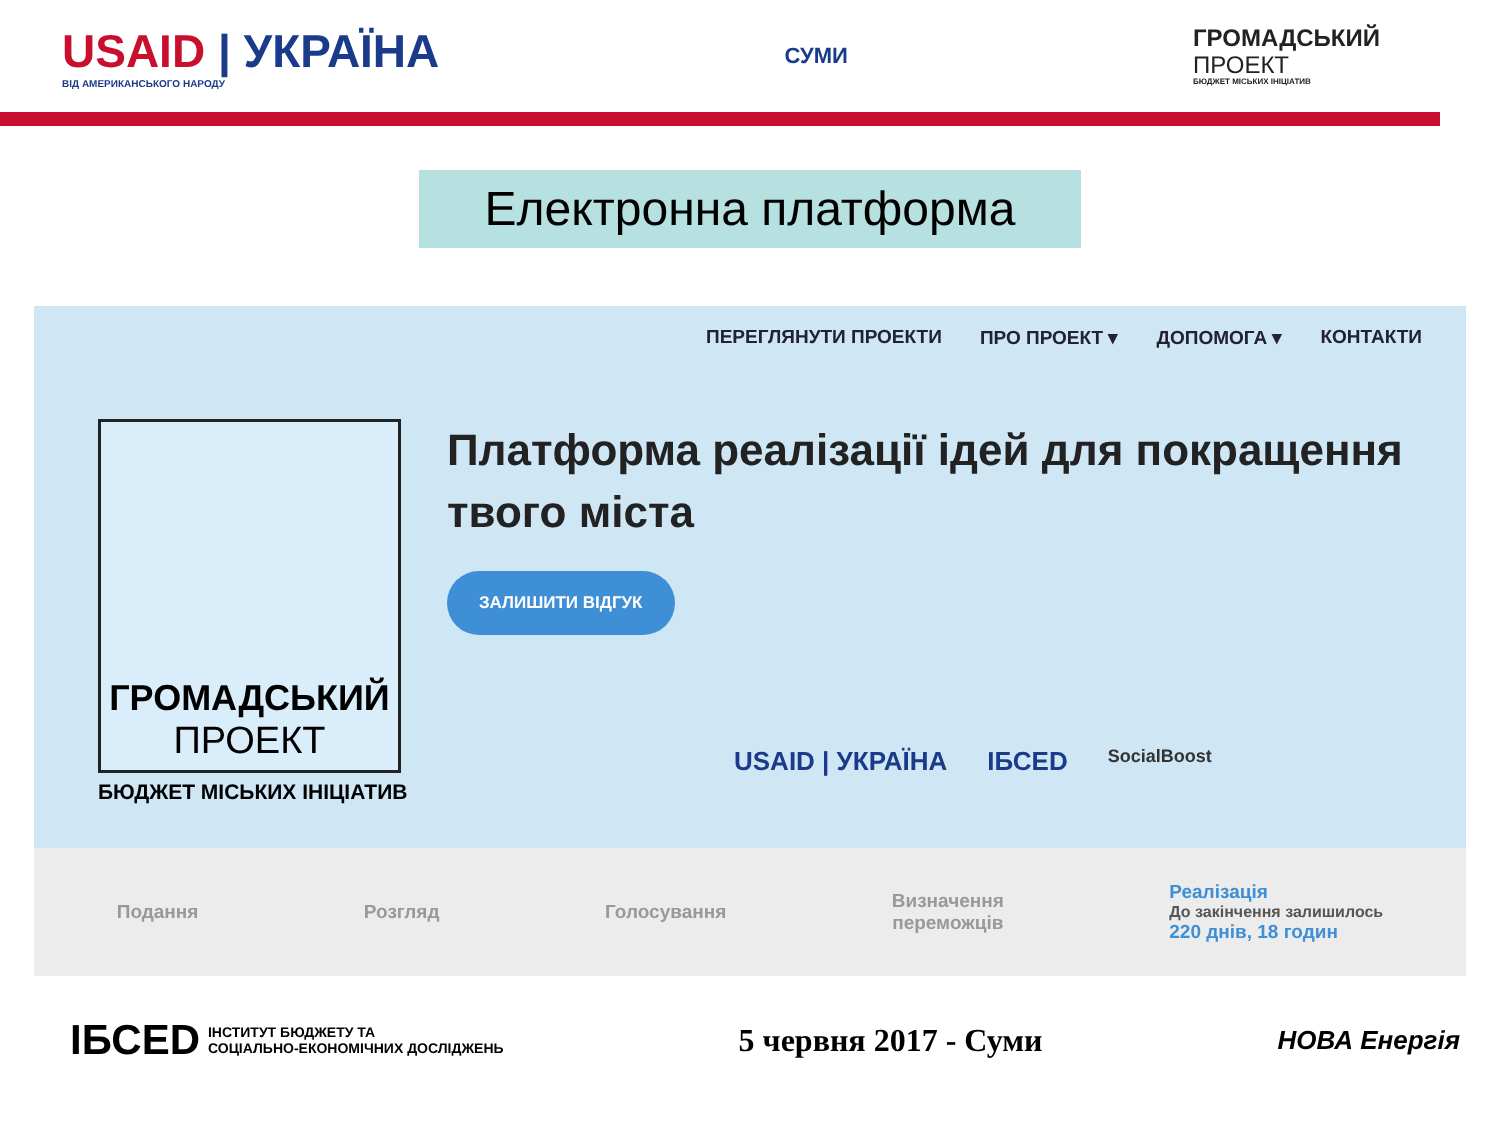USAID | УКРАЇНА
ВІД АМЕРИКАНСЬКОГО НАРОДУ
СУМИ
ГРОМАДСЬКИЙ
ПРОЕКТ
БЮДЖЕТ МІСЬКИХ ІНІЦІАТИВ
Електронна платформа
ПЕРЕГЛЯНУТИ ПРОЕКТИ ПРО ПРОЕКТ ▾ ДОПОМОГА ▾ КОНТАКТИ
ГРОМАДСЬКИЙ
ПРОЕКТ
Платформа реалізації ідей для покращення твого міста
ЗАЛИШИТИ ВІДГУК
БЮДЖЕТ МІСЬКИХ ІНІЦІАТИВ
USAID | УКРАЇНА ІБСЕD SocialBoost
Подання Розгляд Голосування
Визначення
переможців
Реалізація
До закінчення залишилось
220 днів, 18 годин
ІБСЕD ІНСТИТУТ БЮДЖЕТУ ТА
СОЦІАЛЬНО-ЕКОНОМІЧНИХ ДОСЛІДЖЕНЬ
5 червня 2017 - Суми
НОВА Енергія